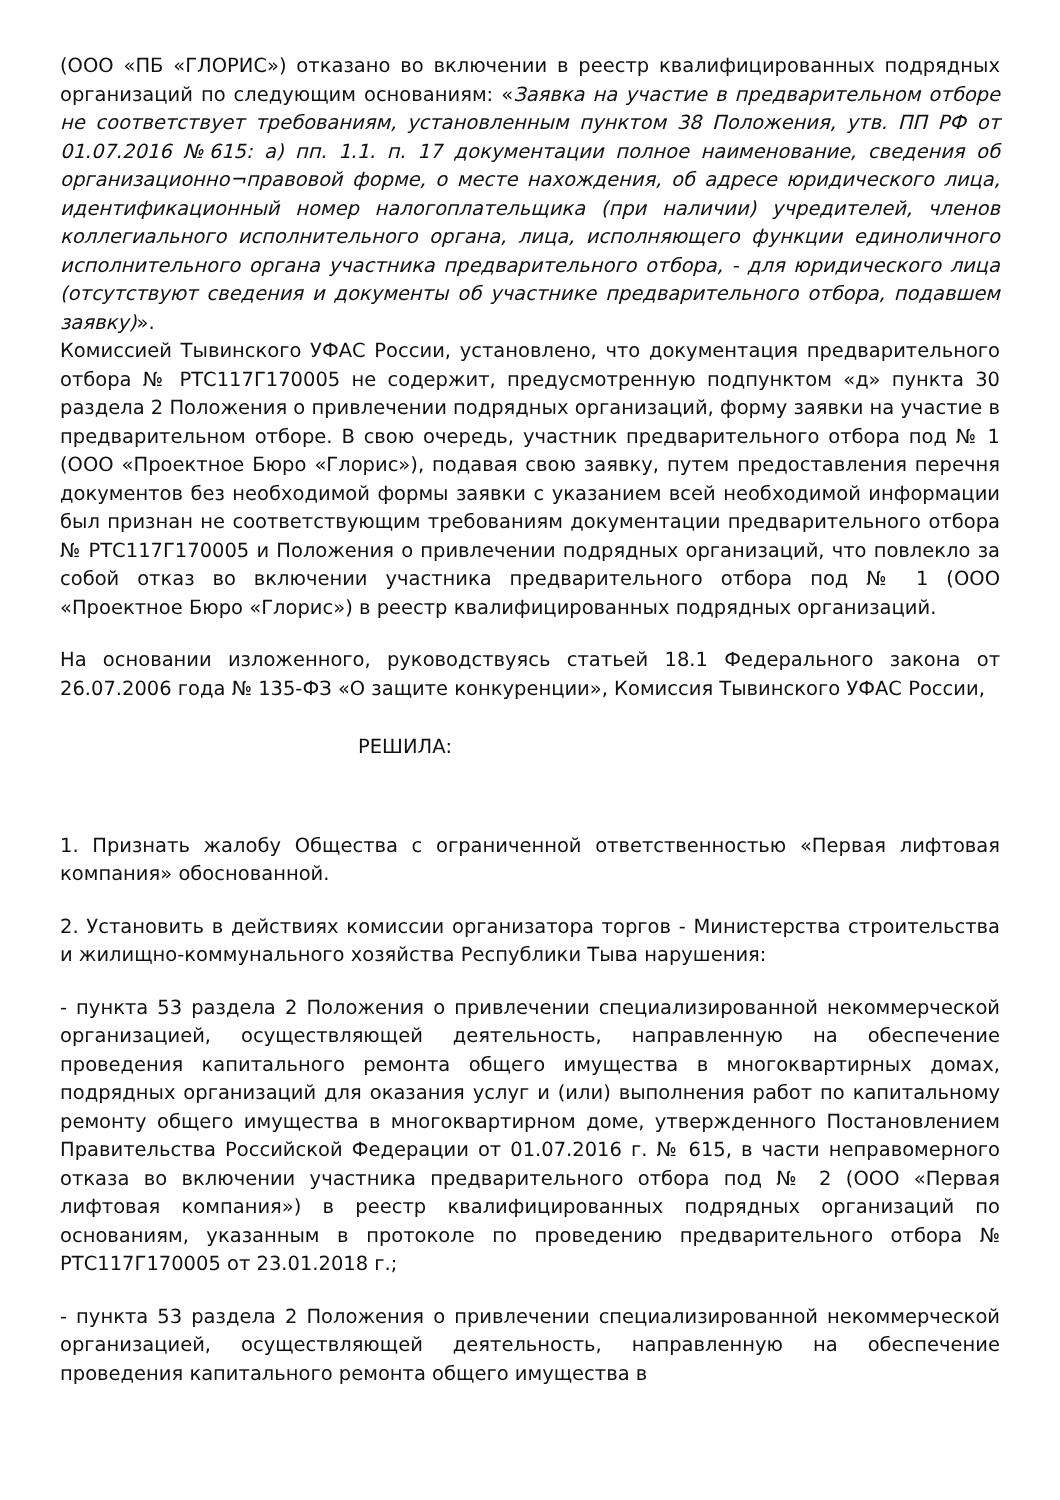(ООО «ПБ «ГЛОРИС») отказано во включении в реестр квалифицированных подрядных организаций по следующим основаниям: «Заявка на участие в предварительном отборе не соответствует требованиям, установленным пунктом 38 Положения, утв. ПП РФ от 01.07.2016 №615: а) пп. 1.1. п. 17 документации полное наименование, сведения об организационно¬правовой форме, о месте нахождения, об адресе юридического лица, идентификационный номер налогоплательщика (при наличии) учредителей, членов коллегиального исполнительного органа, лица, исполняющего функции единоличного исполнительного органа участника предварительного отбора, - для юридического лица (отсутствуют сведения и документы об участнике предварительного отбора, подавшем заявку)».
Комиссией Тывинского УФАС России, установлено, что документация предварительного отбора № РТС117Г170005 не содержит, предусмотренную подпунктом «д» пункта 30 раздела 2 Положения о привлечении подрядных организаций, форму заявки на участие в предварительном отборе. В свою очередь, участник предварительного отбора под № 1 (ООО «Проектное Бюро «Глорис»), подавая свою заявку, путем предоставления перечня документов без необходимой формы заявки с указанием всей необходимой информации был признан не соответствующим требованиям документации предварительного отбора № РТС117Г170005 и Положения о привлечении подрядных организаций, что повлекло за собой отказ во включении участника предварительного отбора под № 1 (ООО «Проектное Бюро «Глорис») в реестр квалифицированных подрядных организаций.
На основании изложенного, руководствуясь статьей 18.1 Федерального закона от 26.07.2006 года № 135-ФЗ «О защите конкуренции», Комиссия Тывинского УФАС России,
РЕШИЛА:
1. Признать жалобу Общества с ограниченной ответственностью «Первая лифтовая компания» обоснованной.
2. Установить в действиях комиссии организатора торгов - Министерства строительства и жилищно-коммунального хозяйства Республики Тыва нарушения:
- пункта 53 раздела 2 Положения о привлечении специализированной некоммерческой организацией, осуществляющей деятельность, направленную на обеспечение проведения капитального ремонта общего имущества в многоквартирных домах, подрядных организаций для оказания услуг и (или) выполнения работ по капитальному ремонту общего имущества в многоквартирном доме, утвержденного Постановлением Правительства Российской Федерации от 01.07.2016 г. № 615, в части неправомерного отказа во включении участника предварительного отбора под № 2 (ООО «Первая лифтовая компания») в реестр квалифицированных подрядных организаций по основаниям, указанным в протоколе по проведению предварительного отбора № РТС117Г170005 от 23.01.2018 г.;
- пункта 53 раздела 2 Положения о привлечении специализированной некоммерческой организацией, осуществляющей деятельность, направленную на обеспечение проведения капитального ремонта общего имущества в